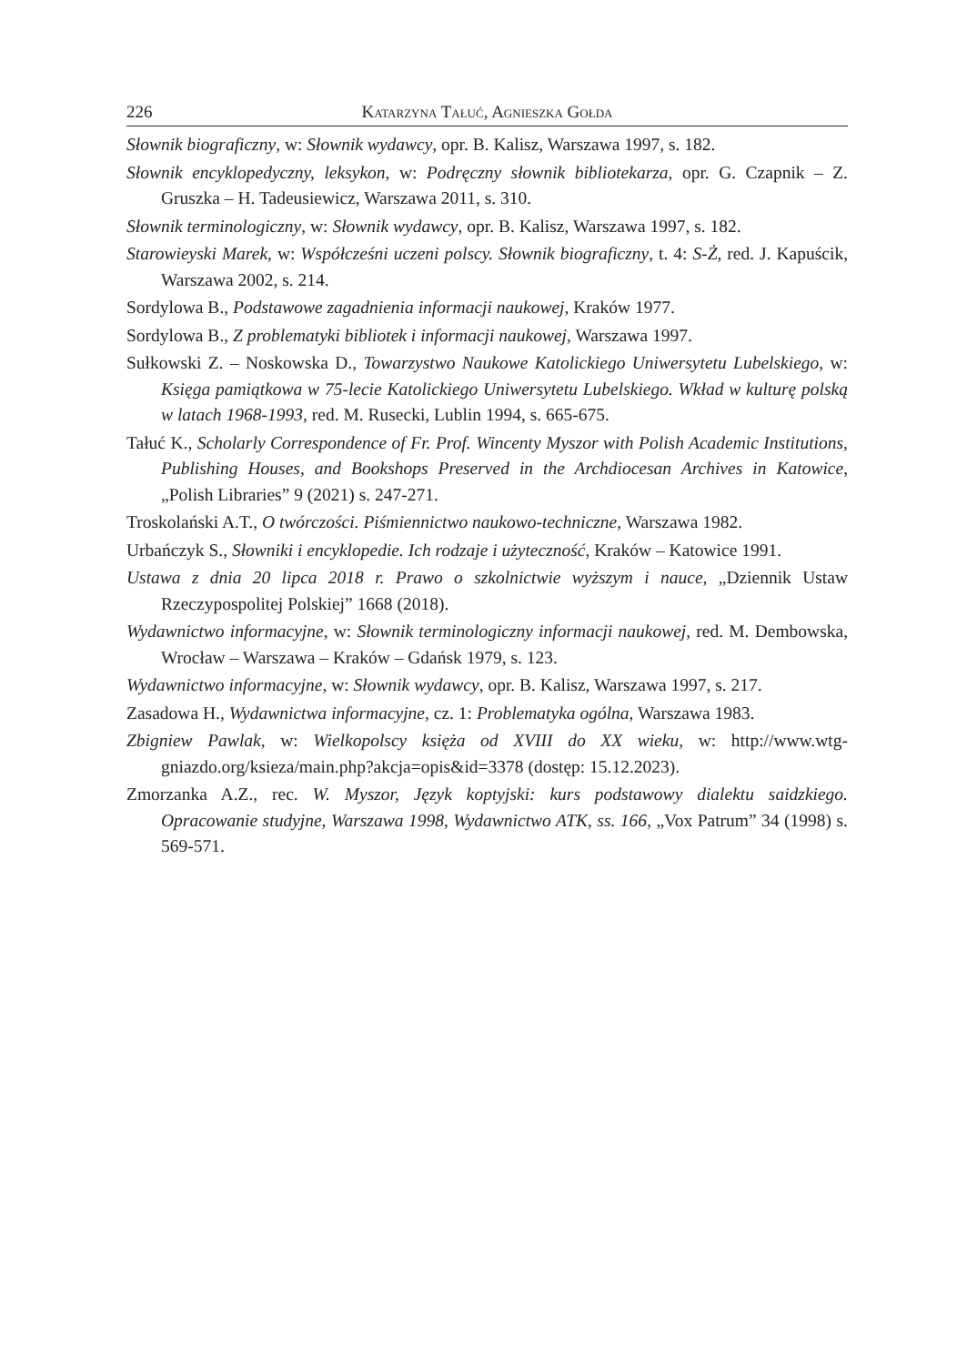226 Katarzyna Tałuć, Agnieszka Gołda
Słownik biograficzny, w: Słownik wydawcy, opr. B. Kalisz, Warszawa 1997, s. 182.
Słownik encyklopedyczny, leksykon, w: Podręczny słownik bibliotekarza, opr. G. Czapnik – Z. Gruszka – H. Tadeusiewicz, Warszawa 2011, s. 310.
Słownik terminologiczny, w: Słownik wydawcy, opr. B. Kalisz, Warszawa 1997, s. 182.
Starowieyski Marek, w: Współcześni uczeni polscy. Słownik biograficzny, t. 4: S-Ż, red. J. Kapuścik, Warszawa 2002, s. 214.
Sordylowa B., Podstawowe zagadnienia informacji naukowej, Kraków 1977.
Sordylowa B., Z problematyki bibliotek i informacji naukowej, Warszawa 1997.
Sułkowski Z. – Noskowska D., Towarzystwo Naukowe Katolickiego Uniwersytetu Lubelskiego, w: Księga pamiątkowa w 75-lecie Katolickiego Uniwersytetu Lubelskiego. Wkład w kulturę polską w latach 1968-1993, red. M. Rusecki, Lublin 1994, s. 665-675.
Tałuć K., Scholarly Correspondence of Fr. Prof. Wincenty Myszor with Polish Academic Institutions, Publishing Houses, and Bookshops Preserved in the Archdiocesan Archives in Katowice, „Polish Libraries” 9 (2021) s. 247-271.
Troskolański A.T., O twórczości. Piśmiennictwo naukowo-techniczne, Warszawa 1982.
Urbańczyk S., Słowniki i encyklopedie. Ich rodzaje i użyteczność, Kraków – Katowice 1991.
Ustawa z dnia 20 lipca 2018 r. Prawo o szkolnictwie wyższym i nauce, „Dziennik Ustaw Rzeczypospolitej Polskiej” 1668 (2018).
Wydawnictwo informacyjne, w: Słownik terminologiczny informacji naukowej, red. M. Dembowska, Wrocław – Warszawa – Kraków – Gdańsk 1979, s. 123.
Wydawnictwo informacyjne, w: Słownik wydawcy, opr. B. Kalisz, Warszawa 1997, s. 217.
Zasadowa H., Wydawnictwa informacyjne, cz. 1: Problematyka ogólna, Warszawa 1983.
Zbigniew Pawlak, w: Wielkopolscy księża od XVIII do XX wieku, w: http://www.wtg-gniazdo.org/ksieza/main.php?akcja=opis&id=3378 (dostęp: 15.12.2023).
Zmorzanka A.Z., rec. W. Myszor, Język koptyjski: kurs podstawowy dialektu saidzkiego. Opracowanie studyjne, Warszawa 1998, Wydawnictwo ATK, ss. 166, „Vox Patrum” 34 (1998) s. 569-571.